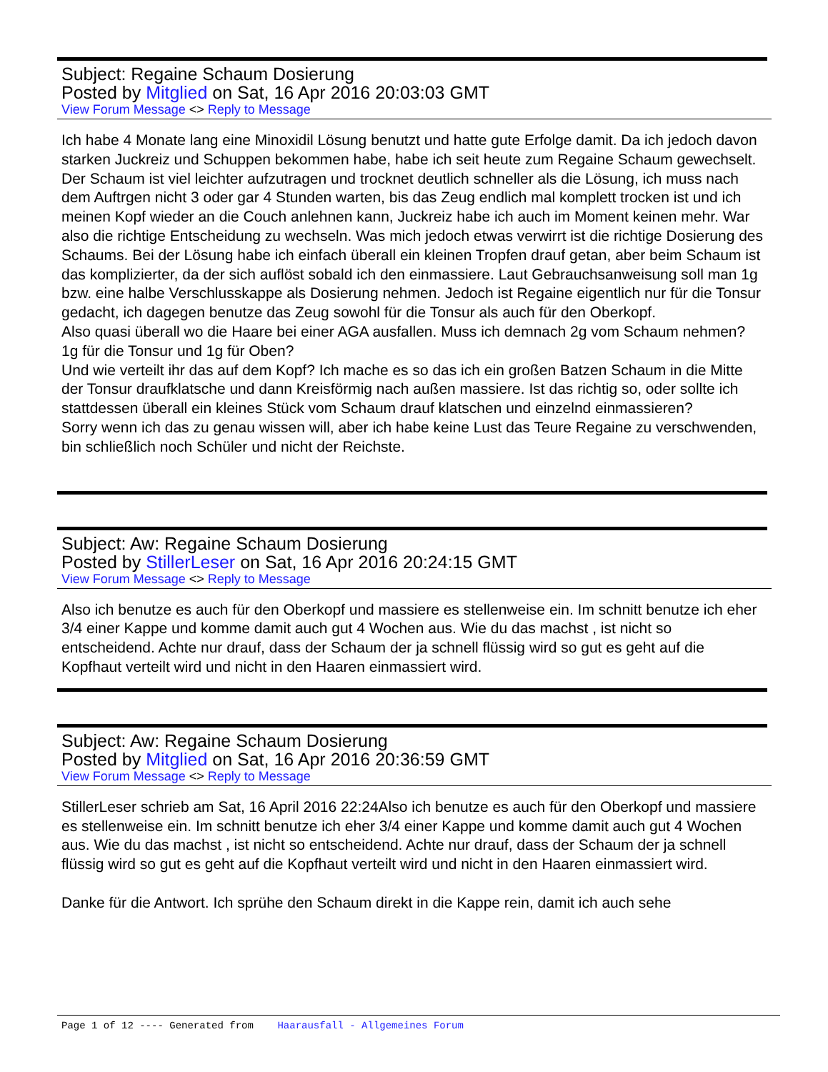Subject: Regaine Schaum Dosierung
Posted by Mitglied on Sat, 16 Apr 2016 20:03:03 GMT
View Forum Message <> Reply to Message
Ich habe 4 Monate lang eine Minoxidil Lösung benutzt und hatte gute Erfolge damit. Da ich jedoch davon starken Juckreiz und Schuppen bekommen habe, habe ich seit heute zum Regaine Schaum gewechselt. Der Schaum ist viel leichter aufzutragen und trocknet deutlich schneller als die Lösung, ich muss nach dem Auftrgen nicht 3 oder gar 4 Stunden warten, bis das Zeug endlich mal komplett trocken ist und ich meinen Kopf wieder an die Couch anlehnen kann, Juckreiz habe ich auch im Moment keinen mehr. War also die richtige Entscheidung zu wechseln. Was mich jedoch etwas verwirrt ist die richtige Dosierung des Schaums. Bei der Lösung habe ich einfach überall ein kleinen Tropfen drauf getan, aber beim Schaum ist das komplizierter, da der sich auflöst sobald ich den einmassiere. Laut Gebrauchsanweisung soll man 1g bzw. eine halbe Verschlusskappe als Dosierung nehmen. Jedoch ist Regaine eigentlich nur für die Tonsur gedacht, ich dagegen benutze das Zeug sowohl für die Tonsur als auch für den Oberkopf.
Also quasi überall wo die Haare bei einer AGA ausfallen. Muss ich demnach 2g vom Schaum nehmen? 1g für die Tonsur und 1g für Oben?
Und wie verteilt ihr das auf dem Kopf? Ich mache es so das ich ein großen Batzen Schaum in die Mitte der Tonsur draufklatsche und dann Kreisförmig nach außen massiere. Ist das richtig so, oder sollte ich stattdessen überall ein kleines Stück vom Schaum drauf klatschen und einzelnd einmassieren?
Sorry wenn ich das zu genau wissen will, aber ich habe keine Lust das Teure Regaine zu verschwenden, bin schließlich noch Schüler und nicht der Reichste.
Subject: Aw: Regaine Schaum Dosierung
Posted by StillerLeser on Sat, 16 Apr 2016 20:24:15 GMT
View Forum Message <> Reply to Message
Also ich benutze es auch für den Oberkopf und massiere es stellenweise ein. Im schnitt benutze ich eher 3/4 einer Kappe und komme damit auch gut 4 Wochen aus. Wie du das machst , ist nicht so entscheidend. Achte nur drauf, dass der Schaum der ja schnell flüssig wird so gut es geht auf die Kopfhaut verteilt wird und nicht in den Haaren einmassiert wird.
Subject: Aw: Regaine Schaum Dosierung
Posted by Mitglied on Sat, 16 Apr 2016 20:36:59 GMT
View Forum Message <> Reply to Message
StillerLeser schrieb am Sat, 16 April 2016 22:24Also ich benutze es auch für den Oberkopf und massiere es stellenweise ein. Im schnitt benutze ich eher 3/4 einer Kappe und komme damit auch gut 4 Wochen aus. Wie du das machst , ist nicht so entscheidend. Achte nur drauf, dass der Schaum der ja schnell flüssig wird so gut es geht auf die Kopfhaut verteilt wird und nicht in den Haaren einmassiert wird.
Danke für die Antwort. Ich sprühe den Schaum direkt in die Kappe rein, damit ich auch sehe
Page 1 of 12 ---- Generated from Haarausfall - Allgemeines Forum